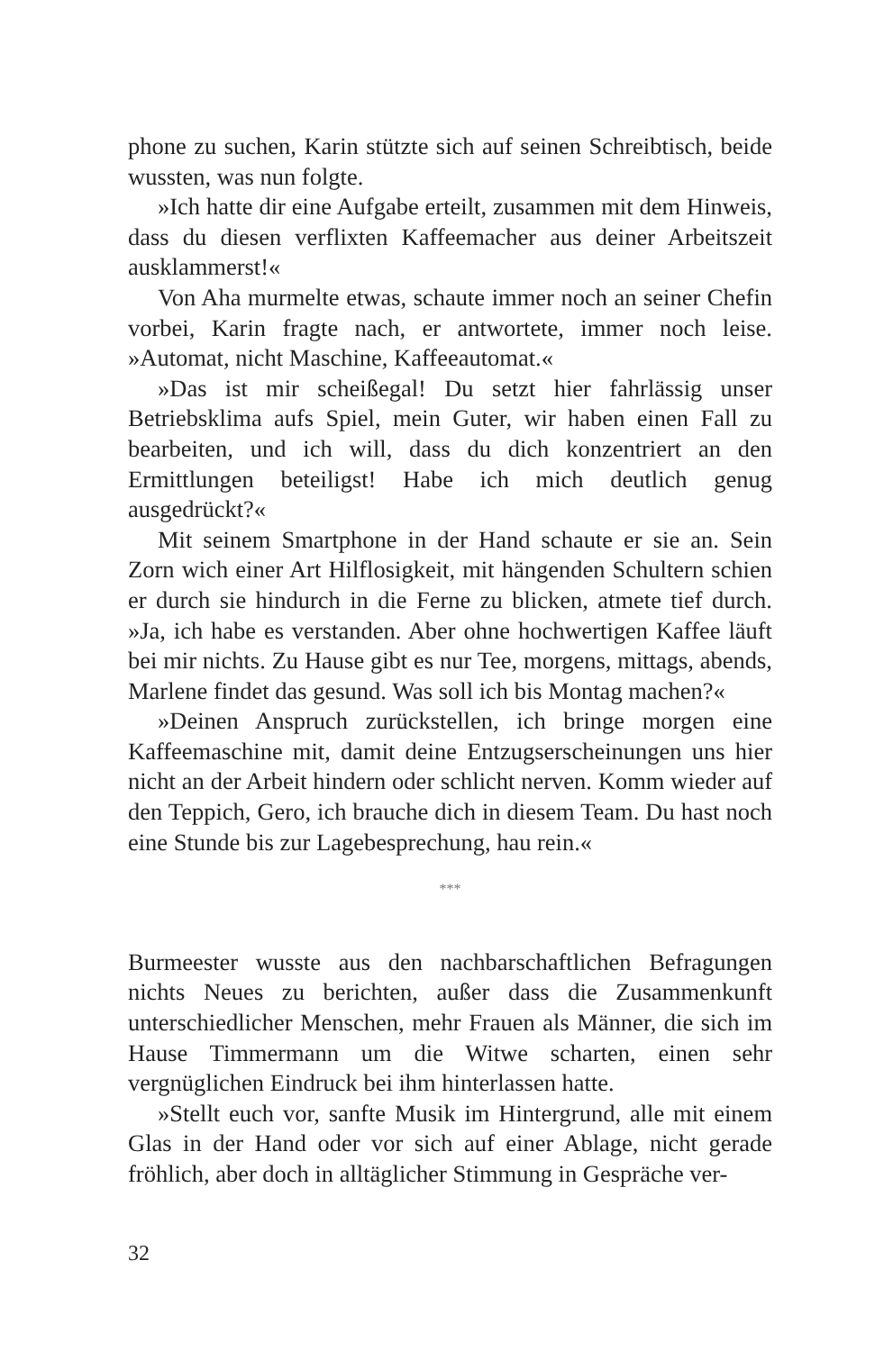phone zu suchen, Karin stützte sich auf seinen Schreibtisch, beide wussten, was nun folgte.
»Ich hatte dir eine Aufgabe erteilt, zusammen mit dem Hinweis, dass du diesen verflixten Kaffeemacher aus deiner Arbeitszeit ausklammerst!«
Von Aha murmelte etwas, schaute immer noch an seiner Chefin vorbei, Karin fragte nach, er antwortete, immer noch leise. »Automat, nicht Maschine, Kaffeeautomat.«
»Das ist mir scheißegal! Du setzt hier fahrlässig unser Betriebsklima aufs Spiel, mein Guter, wir haben einen Fall zu bearbeiten, und ich will, dass du dich konzentriert an den Ermittlungen beteiligst! Habe ich mich deutlich genug ausgedrückt?«
Mit seinem Smartphone in der Hand schaute er sie an. Sein Zorn wich einer Art Hilflosigkeit, mit hängenden Schultern schien er durch sie hindurch in die Ferne zu blicken, atmete tief durch. »Ja, ich habe es verstanden. Aber ohne hochwertigen Kaffee läuft bei mir nichts. Zu Hause gibt es nur Tee, morgens, mittags, abends, Marlene findet das gesund. Was soll ich bis Montag machen?«
»Deinen Anspruch zurückstellen, ich bringe morgen eine Kaffeemaschine mit, damit deine Entzugserscheinungen uns hier nicht an der Arbeit hindern oder schlicht nerven. Komm wieder auf den Teppich, Gero, ich brauche dich in diesem Team. Du hast noch eine Stunde bis zur Lagebesprechung, hau rein.«
***
Burmeester wusste aus den nachbarschaftlichen Befragungen nichts Neues zu berichten, außer dass die Zusammenkunft unterschiedlicher Menschen, mehr Frauen als Männer, die sich im Hause Timmermann um die Witwe scharten, einen sehr vergnüglichen Eindruck bei ihm hinterlassen hatte.
»Stellt euch vor, sanfte Musik im Hintergrund, alle mit einem Glas in der Hand oder vor sich auf einer Ablage, nicht gerade fröhlich, aber doch in alltäglicher Stimmung in Gespräche ver-
32